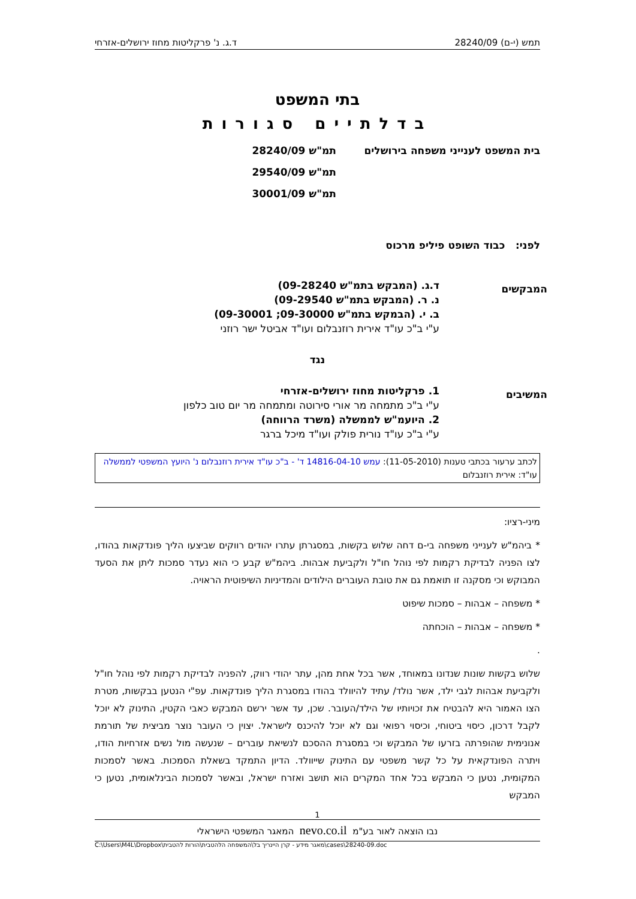תמש (י-ם) 28240/09 ד.ג. נ' פרקליטות מחוז ירושלים-אזרחי
בתי המשפט
בדלתיים סגורות
בית המשפט לענייני משפחה בירושלים תמ"ש 28240/09
תמ"ש 29540/09
תמ"ש 30001/09
לפני: כבוד השופט פיליפ מרכוס
המבקשים
ד.ג. (המבקש בתמ"ש 09-28240)
נ. ר. (המבקש בתמ"ש 09-29540)
ב. י. (הבמקש בתמ"ש 09-30000; 09-30001)
ע"י ב"כ עו"ד אירית רוזנבלום ועו"ד אביטל ישר רוזני
נגד
המשיבים
1. פרקליטות מחוז ירושלים-אזרחי
ע"י ב"כ מתמחה מר אורי סירוטה ומתמחה מר יום טוב כלפון
2. היועמ"ש לממשלה (משרד הרווחה)
ע"י ב"כ עו"ד נורית פולק ועו"ד מיכל ברגר
לכתב ערעור בכתבי טענות (11-05-2010): עמש 14816-04-10 ד' - ב"כ עו"ד אירית רוזנבלום נ' היועץ המשפטי לממשלה עו"ד: אירית רוזנבלום
מיני-רציו:
* ביהמ"ש לענייני משפחה בי-ם דחה שלוש בקשות, במסגרתן עתרו יהודים רווקים שביצעו הליך פונדקאות בהודו, לצו הפניה לבדיקת רקמות לפי נוהל חו"ל ולקביעת אבהות. ביהמ"ש קבע כי הוא נעדר סמכות ליתן את הסעד המבוקש וכי מסקנה זו תואמת גם את טובת העוברים הילודים והמדיניות השיפוטית הראויה.
* משפחה – אבהות – סמכות שיפוט
* משפחה – אבהות – הוכחתה
.
שלוש בקשות שונות שנדונו במאוחד, אשר בכל אחת מהן, עתר יהודי רווק, להפניה לבדיקת רקמות לפי נוהל חו"ל ולקביעת אבהות לגבי ילד, אשר נולד/ עתיד להיוולד בהודו במסגרת הליך פונדקאות. עפ"י הנטען בבקשות, מטרת הצו האמור היא להבטיח את זכויותיו של הילד/העובר. שכן, עד אשר ירשם המבקש כאבי הקטין, התינוק לא יוכל לקבל דרכון, כיסוי ביטוחי, וכיסוי רפואי וגם לא יוכל להיכנס לישראל. יצוין כי העובר נוצר מביצית של תורמת אנונימית שהופרתה בזרעו של המבקש וכי במסגרת ההסכם לנשיאת עוברים – שנעשה מול נשים אזרחיות הודו, ויתרה הפונדקאית על כל קשר משפטי עם התינוק שייוולד. הדיון התמקד בשאלת הסמכות. באשר לסמכות המקומית, נטען כי המבקש בכל אחד המקרים הוא תושב ואזרח ישראל, ובאשר לסמכות הבינלאומית, נטען כי המבקש
1
נבו הוצאה לאור בע"מ nevo.co.il המאגר המשפטי הישראלי
C:\Users\M4L\Dropbox\מאגר מידע - קרן היינריך בל\המשפחה הלהטבית\הורות להטבית\cases\28240-09.doc